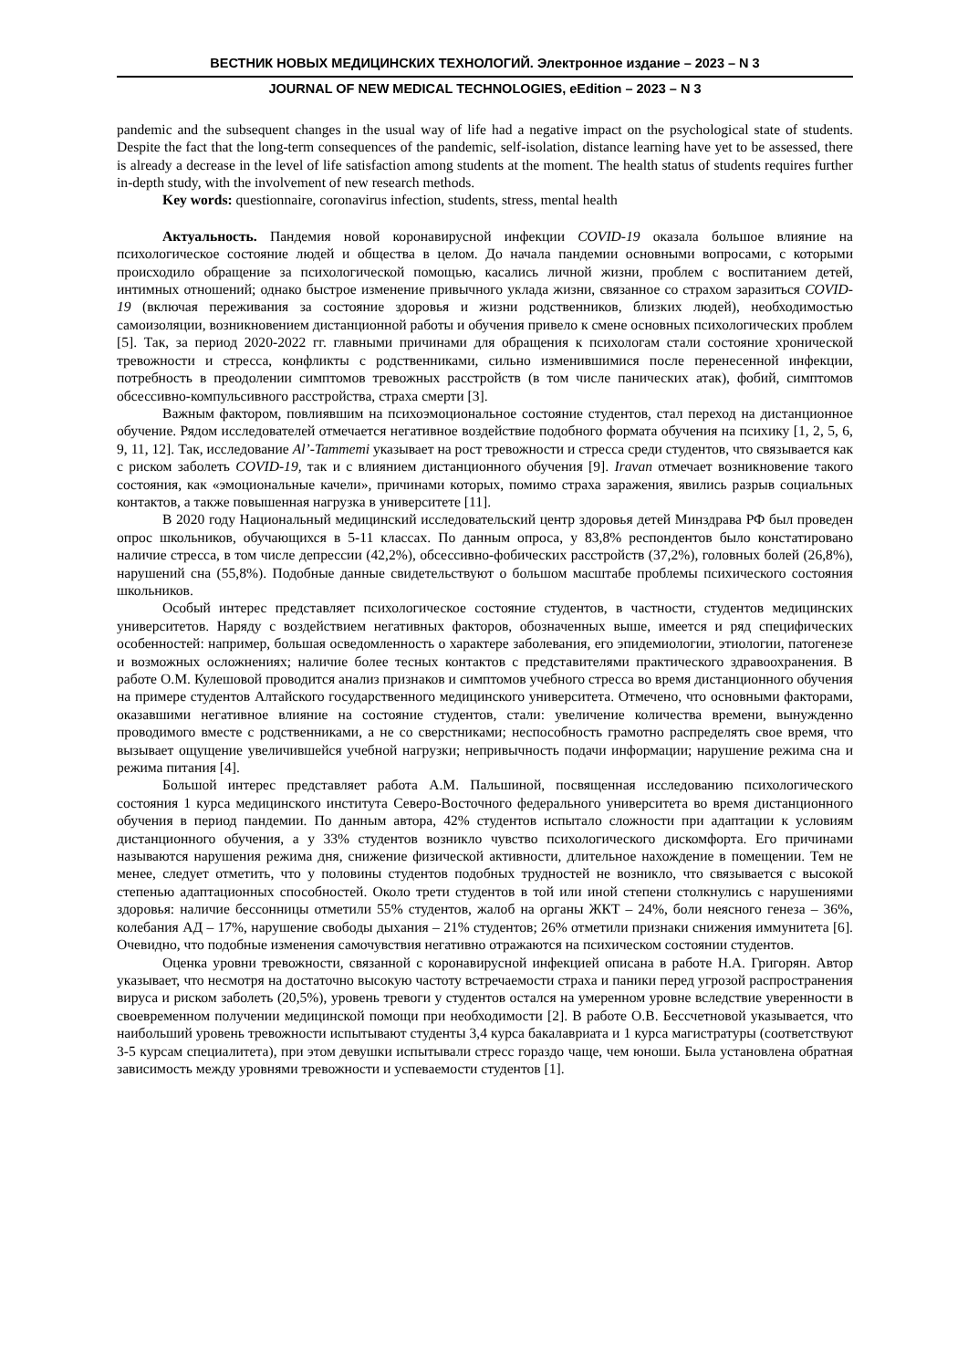ВЕСТНИК НОВЫХ МЕДИЦИНСКИХ ТЕХНОЛОГИЙ. Электронное издание – 2023 – N 3
JOURNAL OF NEW MEDICAL TECHNOLOGIES, eEdition – 2023 – N 3
pandemic and the subsequent changes in the usual way of life had a negative impact on the psychological state of students. Despite the fact that the long-term consequences of the pandemic, self-isolation, distance learning have yet to be assessed, there is already a decrease in the level of life satisfaction among students at the moment. The health status of students requires further in-depth study, with the involvement of new research methods.
Key words: questionnaire, coronavirus infection, students, stress, mental health
Актуальность. Пандемия новой коронавирусной инфекции COVID-19 оказала большое влияние на психологическое состояние людей и общества в целом. До начала пандемии основными вопросами, с которыми происходило обращение за психологической помощью, касались личной жизни, проблем с воспитанием детей, интимных отношений; однако быстрое изменение привычного уклада жизни, связанное со страхом заразиться COVID-19 (включая переживания за состояние здоровья и жизни родственников, близких людей), необходимостью самоизоляции, возникновением дистанционной работы и обучения привело к смене основных психологических проблем [5]. Так, за период 2020-2022 гг. главными причинами для обращения к психологам стали состояние хронической тревожности и стресса, конфликты с родственниками, сильно изменившимися после перенесенной инфекции, потребность в преодолении симптомов тревожных расстройств (в том числе панических атак), фобий, симптомов обсессивно-компульсивного расстройства, страха смерти [3].
Важным фактором, повлиявшим на психоэмоциональное состояние студентов, стал переход на дистанционное обучение. Рядом исследователей отмечается негативное воздействие подобного формата обучения на психику [1, 2, 5, 6, 9, 11, 12]. Так, исследование Al’-Tammemi указывает на рост тревожности и стресса среди студентов, что связывается как с риском заболеть COVID-19, так и с влиянием дистанционного обучения [9]. Iravan отмечает возникновение такого состояния, как «эмоциональные качели», причинами которых, помимо страха заражения, явились разрыв социальных контактов, а также повышенная нагрузка в университете [11].
В 2020 году Национальный медицинский исследовательский центр здоровья детей Минздрава РФ был проведен опрос школьников, обучающихся в 5-11 классах. По данным опроса, у 83,8% респондентов было констатировано наличие стресса, в том числе депрессии (42,2%), обсессивно-фобических расстройств (37,2%), головных болей (26,8%), нарушений сна (55,8%). Подобные данные свидетельствуют о большом масштабе проблемы психического состояния школьников.
Особый интерес представляет психологическое состояние студентов, в частности, студентов медицинских университетов. Наряду с воздействием негативных факторов, обозначенных выше, имеется и ряд специфических особенностей: например, большая осведомленность о характере заболевания, его эпидемиологии, этиологии, патогенезе и возможных осложнениях; наличие более тесных контактов с представителями практического здравоохранения. В работе О.М. Кулешовой проводится анализ признаков и симптомов учебного стресса во время дистанционного обучения на примере студентов Алтайского государственного медицинского университета. Отмечено, что основными факторами, оказавшими негативное влияние на состояние студентов, стали: увеличение количества времени, вынужденно проводимого вместе с родственниками, а не со сверстниками; неспособность грамотно распределять свое время, что вызывает ощущение увеличившейся учебной нагрузки; непривычность подачи информации; нарушение режима сна и режима питания [4].
Большой интерес представляет работа А.М. Пальшиной, посвященная исследованию психологического состояния 1 курса медицинского института Северо-Восточного федерального университета во время дистанционного обучения в период пандемии. По данным автора, 42% студентов испытало сложности при адаптации к условиям дистанционного обучения, а у 33% студентов возникло чувство психологического дискомфорта. Его причинами называются нарушения режима дня, снижение физической активности, длительное нахождение в помещении. Тем не менее, следует отметить, что у половины студентов подобных трудностей не возникло, что связывается с высокой степенью адаптационных способностей. Около трети студентов в той или иной степени столкнулись с нарушениями здоровья: наличие бессонницы отметили 55% студентов, жалоб на органы ЖКТ – 24%, боли неясного генеза – 36%, колебания АД – 17%, нарушение свободы дыхания – 21% студентов; 26% отметили признаки снижения иммунитета [6]. Очевидно, что подобные изменения самочувствия негативно отражаются на психическом состоянии студентов.
Оценка уровни тревожности, связанной с коронавирусной инфекцией описана в работе Н.А. Григорян. Автор указывает, что несмотря на достаточно высокую частоту встречаемости страха и паники перед угрозой распространения вируса и риском заболеть (20,5%), уровень тревоги у студентов остался на умеренном уровне вследствие уверенности в своевременном получении медицинской помощи при необходимости [2]. В работе О.В. Бессчетновой указывается, что наибольший уровень тревожности испытывают студенты 3,4 курса бакалавриата и 1 курса магистратуры (соответствуют 3-5 курсам специалитета), при этом девушки испытывали стресс гораздо чаще, чем юноши. Была установлена обратная зависимость между уровнями тревожности и успеваемости студентов [1].